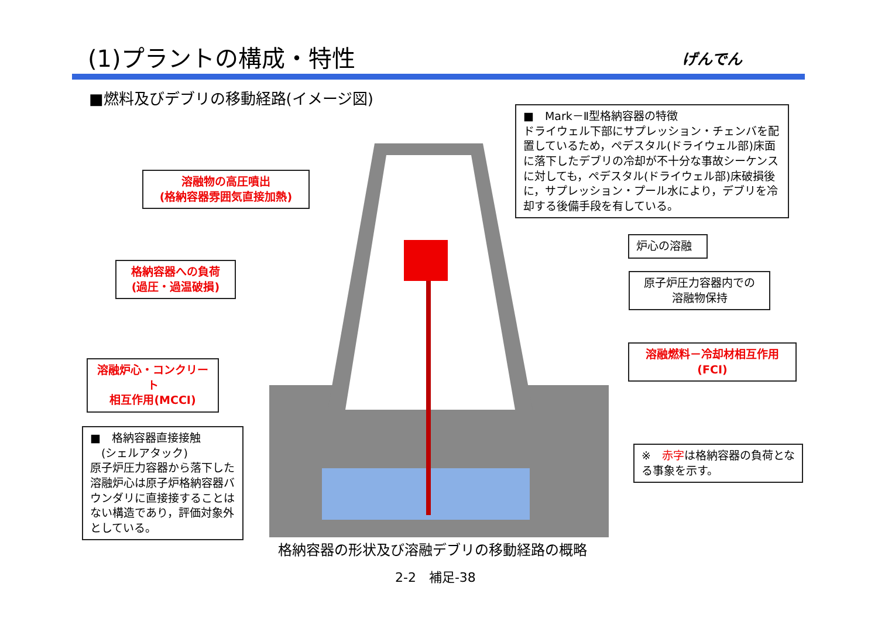(1)プラントの構成・特性 げんでん
■燃料及びデブリの移動経路(イメージ図)
■　Mark－Ⅱ型格納容器の特徴
ドライウェル下部にサプレッション・チェンバを配置しているため，ペデスタル(ドライウェル部)床面に落下したデブリの冷却が不十分な事故シーケンスに対しても，ペデスタル(ドライウェル部)床破損後に，サプレッション・プール水により，デブリを冷却する後備手段を有している。
溶融物の高圧噴出
(格納容器雰囲気直接加熱)
格納容器への負荷
(過圧・過温破損)
溶融炉心・コンクリート
相互作用(MCCI)
■　格納容器直接接触
　(シェルアタック)
原子炉圧力容器から落下した溶融炉心は原子炉格納容器バウンダリに直接接することはない構造であり，評価対象外としている。
炉心の溶融
原子炉圧力容器内での
溶融物保持
溶融燃料－冷却材相互作用
(FCI)
※　赤字は格納容器の負荷となる事象を示す。
格納容器の形状及び溶融デブリの移動経路の概略
2-2　補足-38